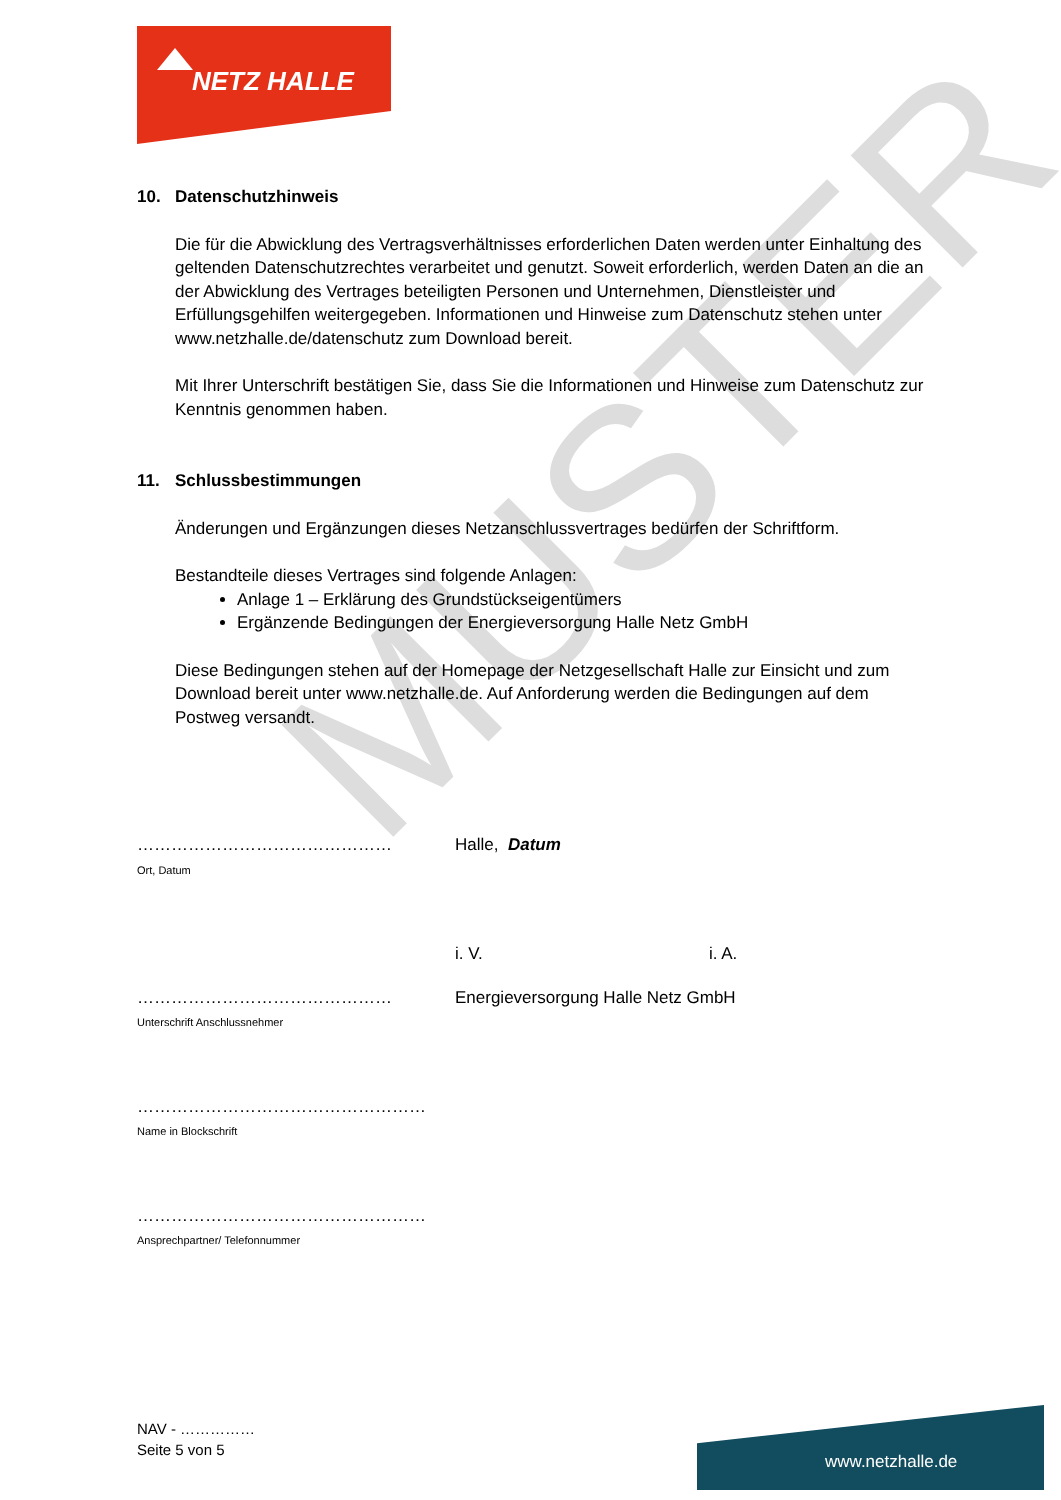MUSTER
NETZ HALLE
10. Datenschutzhinweis
Die für die Abwicklung des Vertragsverhältnisses erforderlichen Daten werden unter Einhaltung des geltenden Datenschutzrechtes verarbeitet und genutzt. Soweit erforderlich, werden Daten an die an der Abwicklung des Vertrages beteiligten Personen und Unternehmen, Dienstleister und Erfüllungsgehilfen weitergegeben. Informationen und Hinweise zum Datenschutz stehen unter www.netzhalle.de/datenschutz zum Download bereit.
Mit Ihrer Unterschrift bestätigen Sie, dass Sie die Informationen und Hinweise zum Datenschutz zur Kenntnis genommen haben.
11. Schlussbestimmungen
Änderungen und Ergänzungen dieses Netzanschlussvertrages bedürfen der Schriftform.
Bestandteile dieses Vertrages sind folgende Anlagen:
Anlage 1 – Erklärung des Grundstückseigentümers
Ergänzende Bedingungen der Energieversorgung Halle Netz GmbH
Diese Bedingungen stehen auf der Homepage der Netzgesellschaft Halle zur Einsicht und zum Download bereit unter www.netzhalle.de. Auf Anforderung werden die Bedingungen auf dem Postweg versandt.
………………………………………
Ort, Datum
Halle, Datum
i. V. i. A.
………………………………………
Unterschrift Anschlussnehmer
Energieversorgung Halle Netz GmbH
……………………………………………
Name in Blockschrift
……………………………………………
Ansprechpartner/ Telefonnummer
NAV - ……………
Seite 5 von 5
www.netzhalle.de